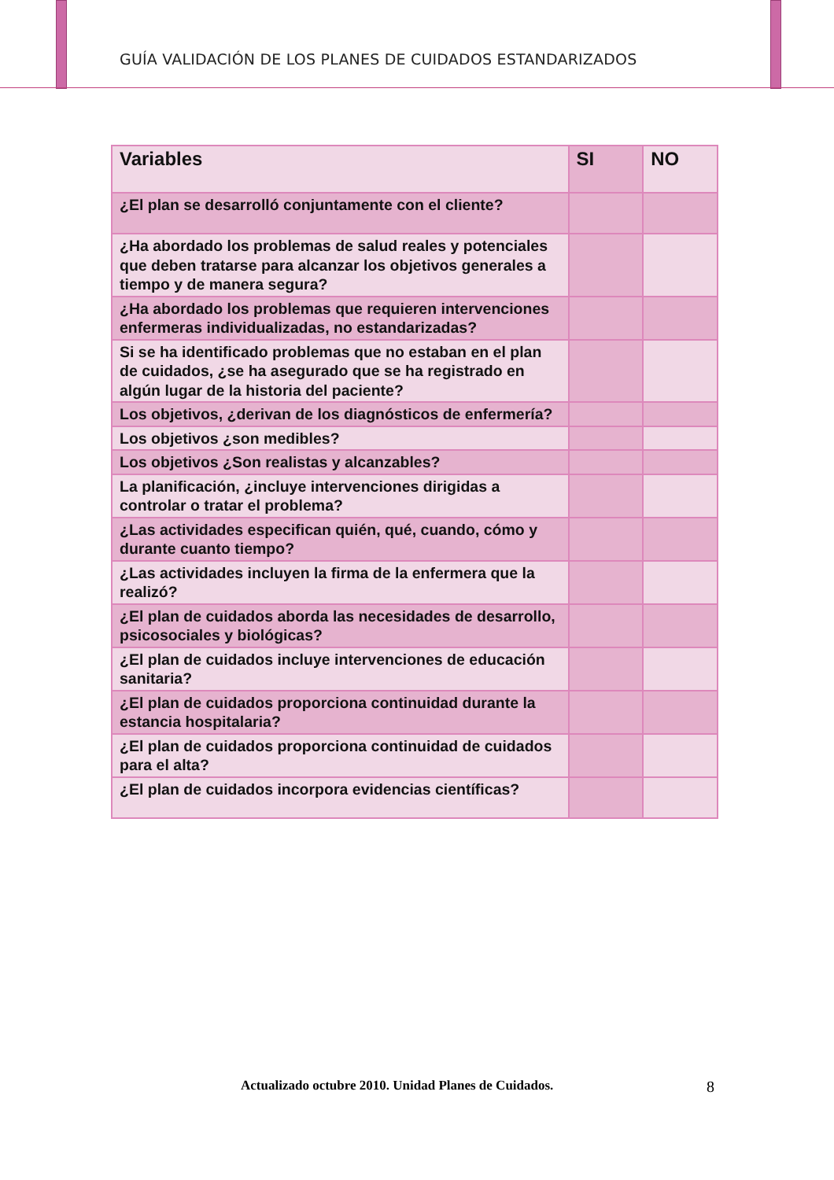GUÍA VALIDACIÓN DE LOS PLANES DE CUIDADOS ESTANDARIZADOS
| Variables | SI | NO |
| --- | --- | --- |
| ¿El plan se desarrolló conjuntamente con el cliente? | | |
| ¿Ha abordado los problemas de salud reales y potenciales que deben tratarse para alcanzar los objetivos generales a tiempo y de manera segura? | | |
| ¿Ha abordado los problemas que requieren intervenciones enfermeras individualizadas, no estandarizadas? | | |
| Si se ha identificado problemas que no estaban en el plan de cuidados, ¿se ha asegurado que se ha registrado en algún lugar de la historia del paciente? | | |
| Los objetivos, ¿derivan de los diagnósticos de enfermería? | | |
| Los objetivos ¿son medibles? | | |
| Los objetivos ¿Son realistas y alcanzables? | | |
| La planificación, ¿incluye intervenciones dirigidas a controlar o tratar el problema? | | |
| ¿Las actividades especifican quién, qué, cuando, cómo y durante cuanto tiempo? | | |
| ¿Las actividades incluyen la firma de la enfermera que la realizó? | | |
| ¿El plan de cuidados aborda las necesidades de desarrollo, psicosociales y biológicas? | | |
| ¿El plan de cuidados incluye intervenciones de educación sanitaria? | | |
| ¿El plan de cuidados proporciona continuidad durante la estancia hospitalaria? | | |
| ¿El plan de cuidados proporciona continuidad de cuidados para el alta? | | |
| ¿El plan de cuidados incorpora evidencias científicas? | | |
Actualizado octubre 2010. Unidad Planes de Cuidados.
8